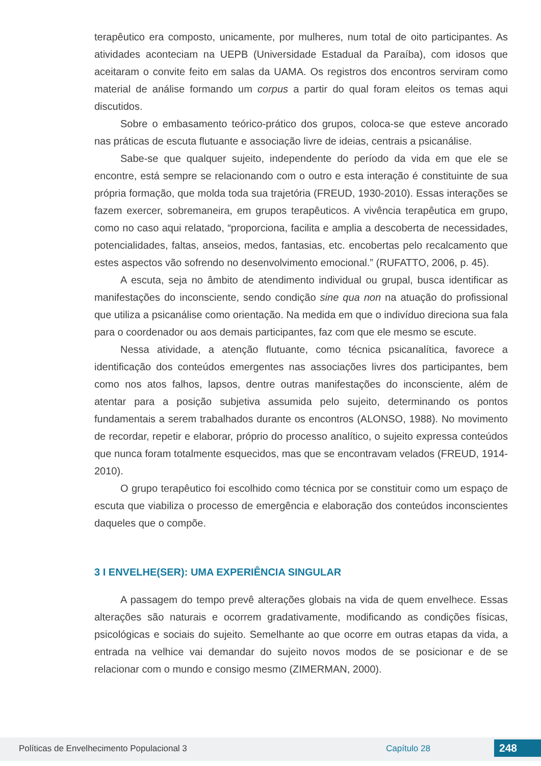terapêutico era composto, unicamente, por mulheres, num total de oito participantes. As atividades aconteciam na UEPB (Universidade Estadual da Paraíba), com idosos que aceitaram o convite feito em salas da UAMA. Os registros dos encontros serviram como material de análise formando um corpus a partir do qual foram eleitos os temas aqui discutidos.
Sobre o embasamento teórico-prático dos grupos, coloca-se que esteve ancorado nas práticas de escuta flutuante e associação livre de ideias, centrais a psicanálise.
Sabe-se que qualquer sujeito, independente do período da vida em que ele se encontre, está sempre se relacionando com o outro e esta interação é constituinte de sua própria formação, que molda toda sua trajetória (FREUD, 1930-2010). Essas interações se fazem exercer, sobremaneira, em grupos terapêuticos. A vivência terapêutica em grupo, como no caso aqui relatado, “proporciona, facilita e amplia a descoberta de necessidades, potencialidades, faltas, anseios, medos, fantasias, etc. encobertas pelo recalcamento que estes aspectos vão sofrendo no desenvolvimento emocional.” (RUFATTO, 2006, p. 45).
A escuta, seja no âmbito de atendimento individual ou grupal, busca identificar as manifestações do inconsciente, sendo condição sine qua non na atuação do profissional que utiliza a psicanálise como orientação. Na medida em que o indivíduo direciona sua fala para o coordenador ou aos demais participantes, faz com que ele mesmo se escute.
Nessa atividade, a atenção flutuante, como técnica psicanalítica, favorece a identificação dos conteúdos emergentes nas associações livres dos participantes, bem como nos atos falhos, lapsos, dentre outras manifestações do inconsciente, além de atentar para a posição subjetiva assumida pelo sujeito, determinando os pontos fundamentais a serem trabalhados durante os encontros (ALONSO, 1988). No movimento de recordar, repetir e elaborar, próprio do processo analítico, o sujeito expressa conteúdos que nunca foram totalmente esquecidos, mas que se encontravam velados (FREUD, 1914-2010).
O grupo terapêutico foi escolhido como técnica por se constituir como um espaço de escuta que viabiliza o processo de emergência e elaboração dos conteúdos inconscientes daqueles que o compõe.
3 I ENVELHE(SER): UMA EXPERIÊNCIA SINGULAR
A passagem do tempo prevê alterações globais na vida de quem envelhece. Essas alterações são naturais e ocorrem gradativamente, modificando as condições físicas, psicológicas e sociais do sujeito. Semelhante ao que ocorre em outras etapas da vida, a entrada na velhice vai demandar do sujeito novos modos de se posicionar e de se relacionar com o mundo e consigo mesmo (ZIMERMAN, 2000).
Políticas de Envelhecimento Populacional 3 Capítulo 28 248